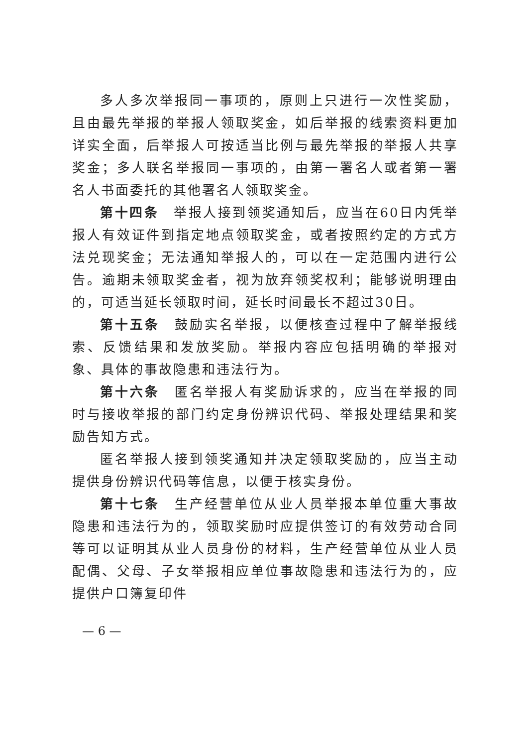多人多次举报同一事项的，原则上只进行一次性奖励，且由最先举报的举报人领取奖金，如后举报的线索资料更加详实全面，后举报人可按适当比例与最先举报的举报人共享奖金；多人联名举报同一事项的，由第一署名人或者第一署名人书面委托的其他署名人领取奖金。
第十四条　举报人接到领奖通知后，应当在60日内凭举报人有效证件到指定地点领取奖金，或者按照约定的方式方法兑现奖金；无法通知举报人的，可以在一定范围内进行公告。逾期未领取奖金者，视为放弃领奖权利；能够说明理由的，可适当延长领取时间，延长时间最长不超过30日。
第十五条　鼓励实名举报，以便核查过程中了解举报线索、反馈结果和发放奖励。举报内容应包括明确的举报对象、具体的事故隐患和违法行为。
第十六条　匿名举报人有奖励诉求的，应当在举报的同时与接收举报的部门约定身份辨识代码、举报处理结果和奖励告知方式。
匿名举报人接到领奖通知并决定领取奖励的，应当主动提供身份辨识代码等信息，以便于核实身份。
第十七条　生产经营单位从业人员举报本单位重大事故隐患和违法行为的，领取奖励时应提供签订的有效劳动合同等可以证明其从业人员身份的材料，生产经营单位从业人员配偶、父母、子女举报相应单位事故隐患和违法行为的，应提供户口簿复印件
— 6 —